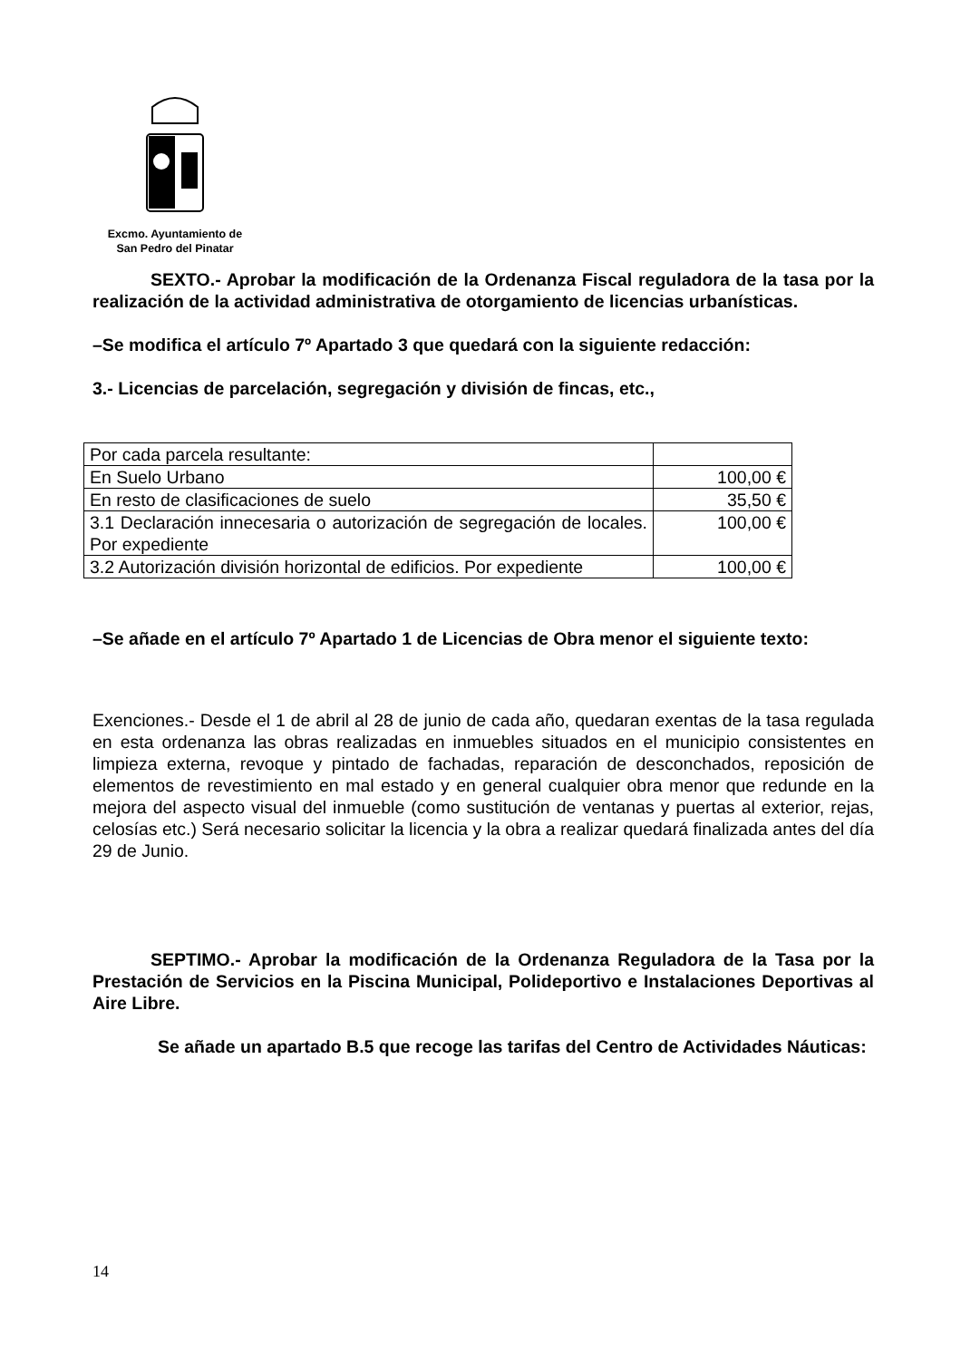Excmo. Ayuntamiento de
San Pedro del Pinatar
SEXTO.- Aprobar la modificación de la Ordenanza Fiscal reguladora de la tasa por la realización de la actividad administrativa de otorgamiento de licencias urbanísticas.
–Se modifica el artículo 7º Apartado 3 que quedará con la siguiente redacción:
3.- Licencias de parcelación, segregación y división de fincas, etc.,
| Por cada parcela resultante: | |
| En Suelo Urbano | 100,00 € |
| En resto de clasificaciones de suelo | 35,50 € |
| 3.1 Declaración innecesaria o autorización de segregación de locales. Por expediente | 100,00 € |
| 3.2 Autorización división horizontal de edificios. Por expediente | 100,00 € |
–Se añade en el artículo 7º Apartado 1 de Licencias de Obra menor el siguiente texto:
Exenciones.- Desde el 1 de abril al 28 de junio de cada año, quedaran exentas de la tasa regulada en esta ordenanza las obras realizadas en inmuebles situados en el municipio consistentes en limpieza externa, revoque y pintado de fachadas, reparación de desconchados, reposición de elementos de revestimiento en mal estado y en general cualquier obra menor que redunde en la mejora del aspecto visual del inmueble (como sustitución de ventanas y puertas al exterior, rejas, celosías etc.) Será necesario solicitar la licencia y la obra a realizar quedará finalizada antes del día 29 de Junio.
SEPTIMO.- Aprobar la modificación de la Ordenanza Reguladora de la Tasa por la Prestación de Servicios en la Piscina Municipal, Polideportivo e Instalaciones Deportivas al Aire Libre.
Se añade un apartado B.5 que recoge las tarifas del Centro de Actividades Náuticas:
14